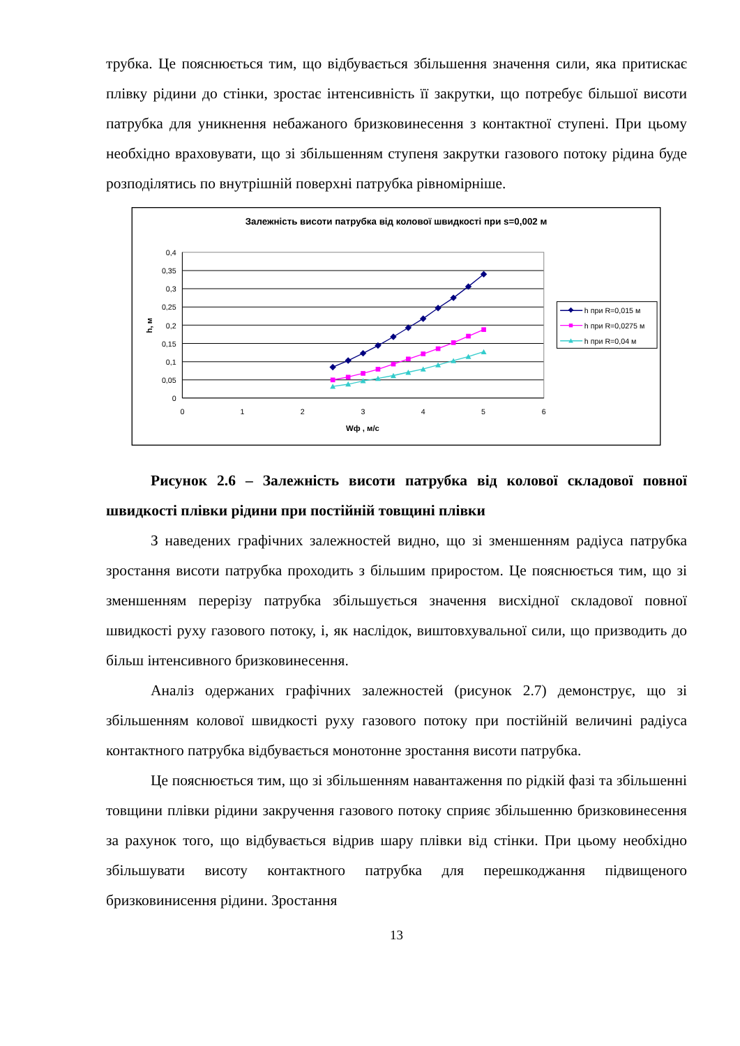трубка. Це пояснюється тим, що відбувається збільшення значення сили, яка притискає плівку рідини до стінки, зростає інтенсивність її закрутки, що потребує більшої висоти патрубка для уникнення небажаного бризковинесення з контактної ступені. При цьому необхідно враховувати, що зі збільшенням ступеня закрутки газового потоку рідина буде розподілятись по внутрішній поверхні патрубка рівномірніше.
Залежність висоти патрубка від колової швидкості при s=0,002 м
0
0,05
0,1
0,15
0,2
0,25
0,3
0,35
0,4
0
1
2
3
4
5
6
Wф , м/с
h, м
h при R=0,015 м
h при R=0,0275 м
h при R=0,04 м
Рисунок 2.6 – Залежність висоти патрубка від колової складової повної швидкості плівки рідини при постійній товщині плівки
З наведених графічних залежностей видно, що зі зменшенням радіуса патрубка зростання висоти патрубка проходить з більшим приростом. Це пояснюється тим, що зі зменшенням перерізу патрубка збільшується значення висхідної складової повної швидкості руху газового потоку, і, як наслідок, виштовхувальної сили, що призводить до більш інтенсивного бризковинесення.
Аналіз одержаних графічних залежностей (рисунок 2.7) демонструє, що зі збільшенням колової швидкості руху газового потоку при постійній величині радіуса контактного патрубка відбувається монотонне зростання висоти патрубка.
Це пояснюється тим, що зі збільшенням навантаження по рідкій фазі та збільшенні товщини плівки рідини закручення газового потоку сприяє збільшенню бризковинесення за рахунок того, що відбувається відрив шару плівки від стінки. При цьому необхідно збільшувати висоту контактного патрубка для перешкоджання підвищеного бризковинисення рідини. Зростання
13